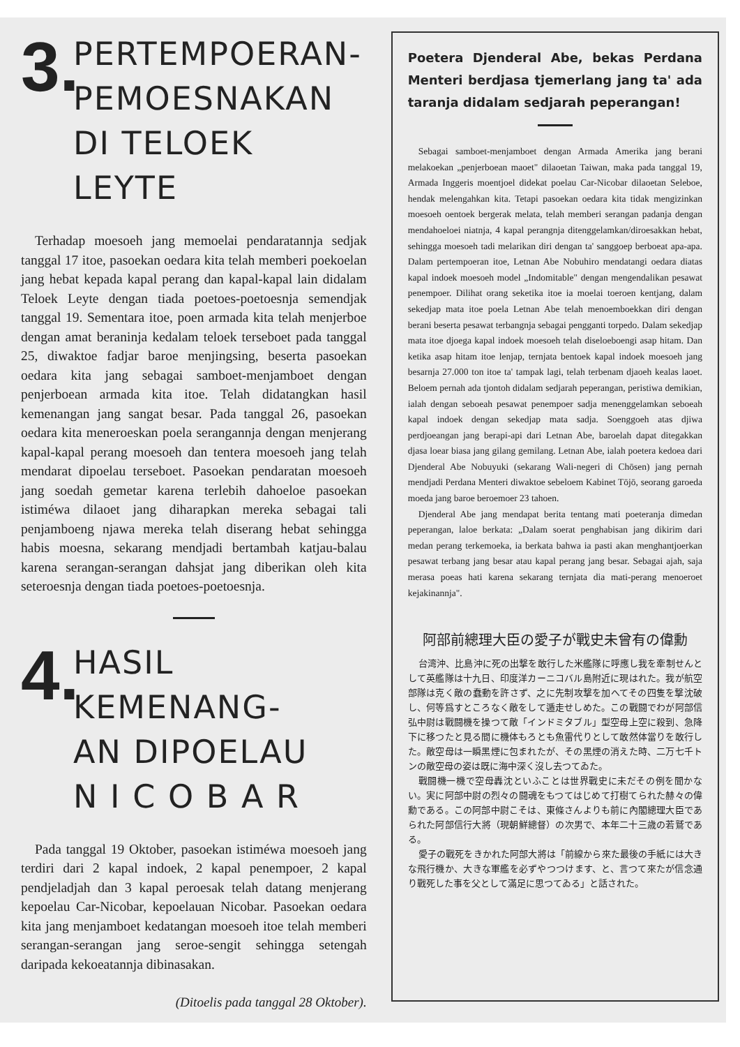3.
PERTEMPOERAN-
PEMOESNAKAN
DI TELOEK LEYTE
Terhadap moesoeh jang memoelai pendaratannja sedjak tanggal 17 itoe, pasoekan oedara kita telah memberi poekoelan jang hebat kepada kapal perang dan kapal-kapal lain didalam Teloek Leyte dengan tiada poetoes-poetoesnja semendjak tanggal 19. Sementara itoe, poen armada kita telah menjerboe dengan amat beraninja kedalam teloek terseboet pada tanggal 25, diwaktoe fadjar baroe menjingsing, beserta pasoekan oedara kita jang sebagai samboet-menjamboet dengan penjerboean armada kita itoe. Telah didatangkan hasil kemenangan jang sangat besar. Pada tanggal 26, pasoekan oedara kita meneroeskan poela serangannja dengan menjerang kapal-kapal perang moesoeh dan tentera moesoeh jang telah mendarat dipoelau terseboet. Pasoekan pendaratan moesoeh jang soedah gemetar karena terlebih dahoeloe pasoekan istiméwa dilaoet jang diharapkan mereka sebagai tali penjamboeng njawa mereka telah diserang hebat sehingga habis moesna, sekarang mendjadi bertambah katjau-balau karena serangan-serangan dahsjat jang diberikan oleh kita seteroesnja dengan tiada poetoes-poetoesnja.
4.
HASIL KEMENANG-
AN DIPOELAU
N I C O B A R
Pada tanggal 19 Oktober, pasoekan istiméwa moesoeh jang terdiri dari 2 kapal indoek, 2 kapal penempoer, 2 kapal pendjeladjah dan 3 kapal peroesak telah datang menjerang kepoelau Car-Nicobar, kepoelauan Nicobar. Pasoekan oedara kita jang menjamboet kedatangan moesoeh itoe telah memberi serangan-serangan jang seroe-sengit sehingga setengah daripada kekoeatannja dibinasakan.
(Ditoelis pada tanggal 28 Oktober).
Poetera Djenderal Abe, bekas Perdana Menteri berdjasa tjemerlang jang ta' ada taranja didalam sedjarah peperangan!
Sebagai samboet-menjamboet dengan Armada Amerika jang berani melakoekan „penjerboean maoet" dilaoetan Taiwan, maka pada tanggal 19, Armada Inggeris moentjoel didekat poelau Car-Nicobar dilaoetan Seleboe, hendak melengahkan kita. Tetapi pasoekan oedara kita tidak mengizinkan moesoeh oentoek bergerak melata, telah memberi serangan padanja dengan mendahoeloei niatnja, 4 kapal perangnja ditenggelamkan/diroesakkan hebat, sehingga moesoeh tadi melarikan diri dengan ta' sanggoep berboeat apa-apa. Dalam pertempoeran itoe, Letnan Abe Nobuhiro mendatangi oedara diatas kapal indoek moesoeh model „Indomitable" dengan mengendalikan pesawat penempoer. Dilihat orang seketika itoe ia moelai toeroen kentjang, dalam sekedjap mata itoe poela Letnan Abe telah menoemboekkan diri dengan berani beserta pesawat terbangnja sebagai pengganti torpedo. Dalam sekedjap mata itoe djoega kapal indoek moesoeh telah diseloeboengi asap hitam. Dan ketika asap hitam itoe lenjap, ternjata bentoek kapal indoek moesoeh jang besarnja 27.000 ton itoe ta' tampak lagi, telah terbenam djaoeh kealas laoet. Beloem pernah ada tjontoh didalam sedjarah peperangan, peristiwa demikian, ialah dengan seboeah pesawat penempoer sadja menenggelamkan seboeah kapal indoek dengan sekedjap mata sadja. Soenggoeh atas djiwa perdjoeangan jang berapi-api dari Letnan Abe, baroelah dapat ditegakkan djasa loear biasa jang gilang gemilang. Letnan Abe, ialah poetera kedoea dari Djenderal Abe Nobuyuki (sekarang Wali-negeri di Chōsen) jang pernah mendjadi Perdana Menteri diwaktoe sebeloem Kabinet Tōjō, seorang garoeda moeda jang baroe beroemoer 23 tahoen.
Djenderal Abe jang mendapat berita tentang mati poeteranja dimedan peperangan, laloe berkata: „Dalam soerat penghabisan jang dikirim dari medan perang terkemoeka, ia berkata bahwa ia pasti akan menghantjoerkan pesawat terbang jang besar atau kapal perang jang besar. Sebagai ajah, saja merasa poeas hati karena sekarang ternjata dia mati-perang menoeroet kejakinannja".
阿部前總理大臣の愛子が戰史未曾有の偉勳
台湾沖、比島沖に死の出撃を敢行した米艦隊に呼應し我を牽制せんとして英艦隊は十九日、印度洋カーニコバル島附近に現はれた。我が航空部隊は克く敵の蠢動を許さず、之に先制攻撃を加へてその四隻を撃沈破し、何等爲すところなく敵をして遁走せしめた。この戰闘でわが阿部信弘中尉は戰闘機を操つて敵「インドミタブル」型空母上空に殺到、急降下に移つたと見る間に機体もろとも魚雷代りとして敢然体當りを敢行した。敵空母は一瞬黑煙に包まれたが、その黑煙の消えた時、二万七千トンの敵空母の姿は既に海中深く沒し去つてゐた。
戰闘機一機で空母轟沈といふことは世界戰史に未だその例を聞かない。実に阿部中尉の烈々の闘魂をもつてはじめて打樹てられた赫々の偉勳である。この阿部中尉こそは、東條さんよりも前に內閣總理大臣であられた阿部信行大將（現朝鮮總督）の次男で、本年二十三歳の若鷲である。
愛子の戰死をきかれた阿部大將は「前線から來た最後の手紙には大きな飛行機か、大きな軍艦を必ずやつつけます、と、言つて來たが信念通り戰死した事を父として滿足に思つてゐる」と話された。